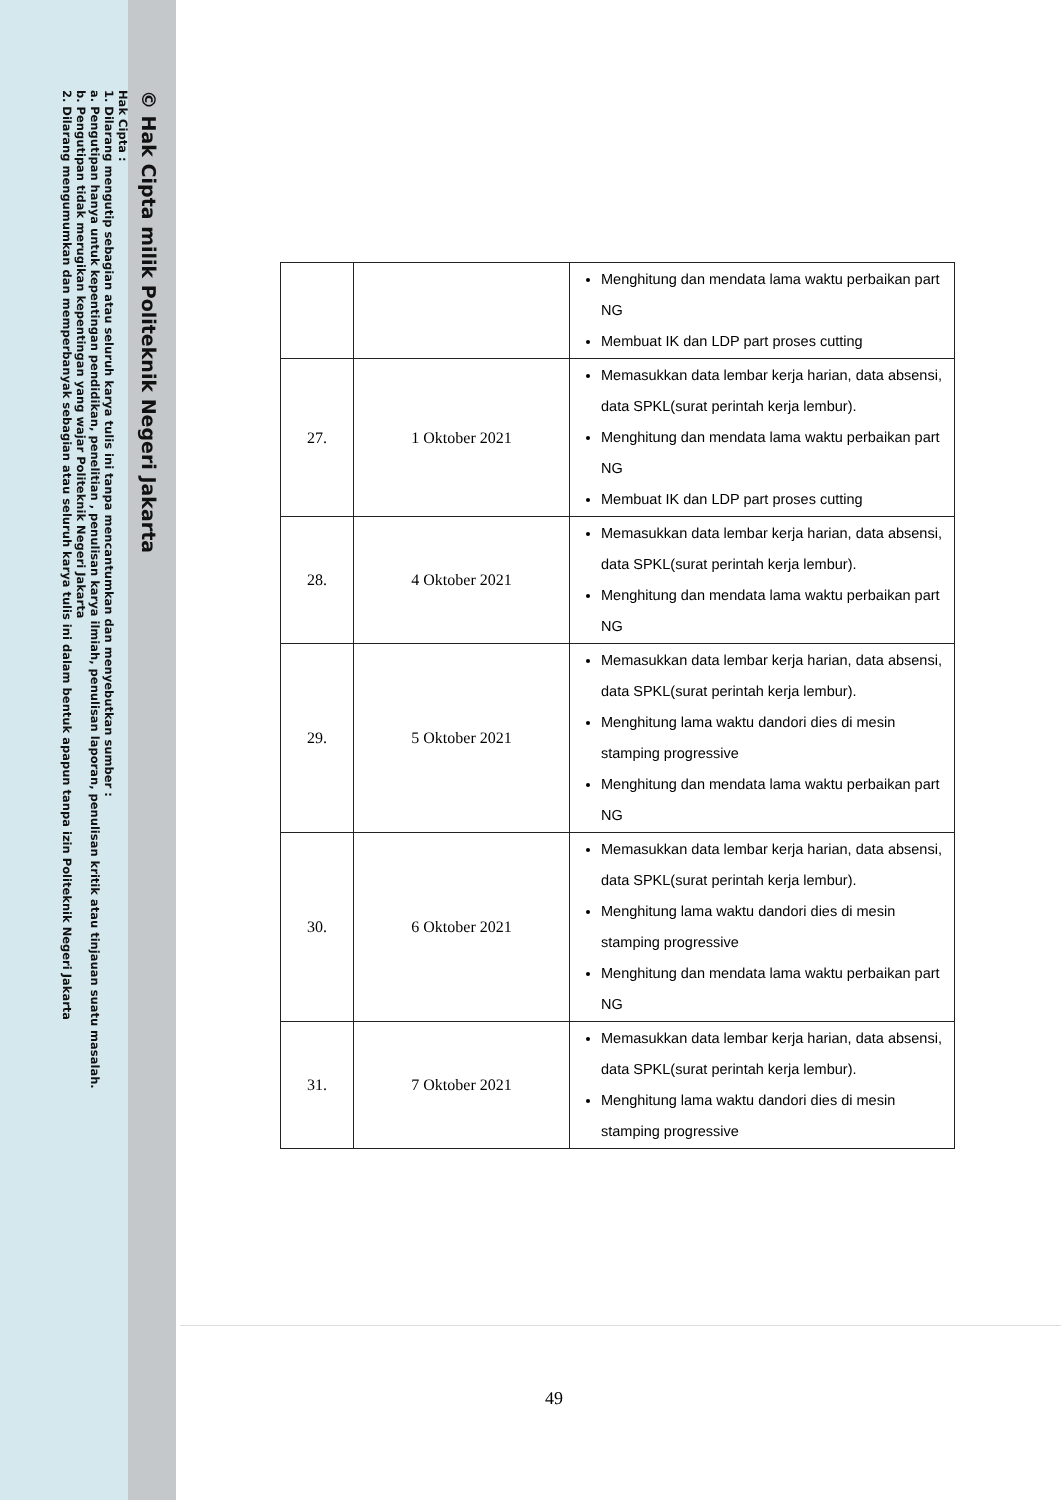© Hak Cipta milik Politeknik Negeri Jakarta
Hak Cipta :
1. Dilarang mengutip sebagian atau seluruh karya tulis ini tanpa mencantumkan dan menyebutkan sumber :
a. Pengutipan hanya untuk kepentingan pendidikan, penelitian , penulisan karya ilmiah, penulisan laporan, penulisan kritik atau tinjauan suatu masalah.
b. Pengutipan tidak merugikan kepentingan yang wajar Politeknik Negeri Jakarta
2. Dilarang mengumumkan dan memperbanyak sebagian atau seluruh karya tulis ini dalam bentuk apapun tanpa izin Politeknik Negeri Jakarta
| | | Menghitung dan mendata lama waktu perbaikan part NG Membuat IK dan LDP part proses cutting |
| 27. | 1 Oktober 2021 | Memasukkan data lembar kerja harian, data absensi, data SPKL(surat perintah kerja lembur). Menghitung dan mendata lama waktu perbaikan part NG Membuat IK dan LDP part proses cutting |
| 28. | 4 Oktober 2021 | Memasukkan data lembar kerja harian, data absensi, data SPKL(surat perintah kerja lembur). Menghitung dan mendata lama waktu perbaikan part NG |
| 29. | 5 Oktober 2021 | Memasukkan data lembar kerja harian, data absensi, data SPKL(surat perintah kerja lembur). Menghitung lama waktu dandori dies di mesin stamping progressive Menghitung dan mendata lama waktu perbaikan part NG |
| 30. | 6 Oktober 2021 | Memasukkan data lembar kerja harian, data absensi, data SPKL(surat perintah kerja lembur). Menghitung lama waktu dandori dies di mesin stamping progressive Menghitung dan mendata lama waktu perbaikan part NG |
| 31. | 7 Oktober 2021 | Memasukkan data lembar kerja harian, data absensi, data SPKL(surat perintah kerja lembur). Menghitung lama waktu dandori dies di mesin stamping progressive |
49